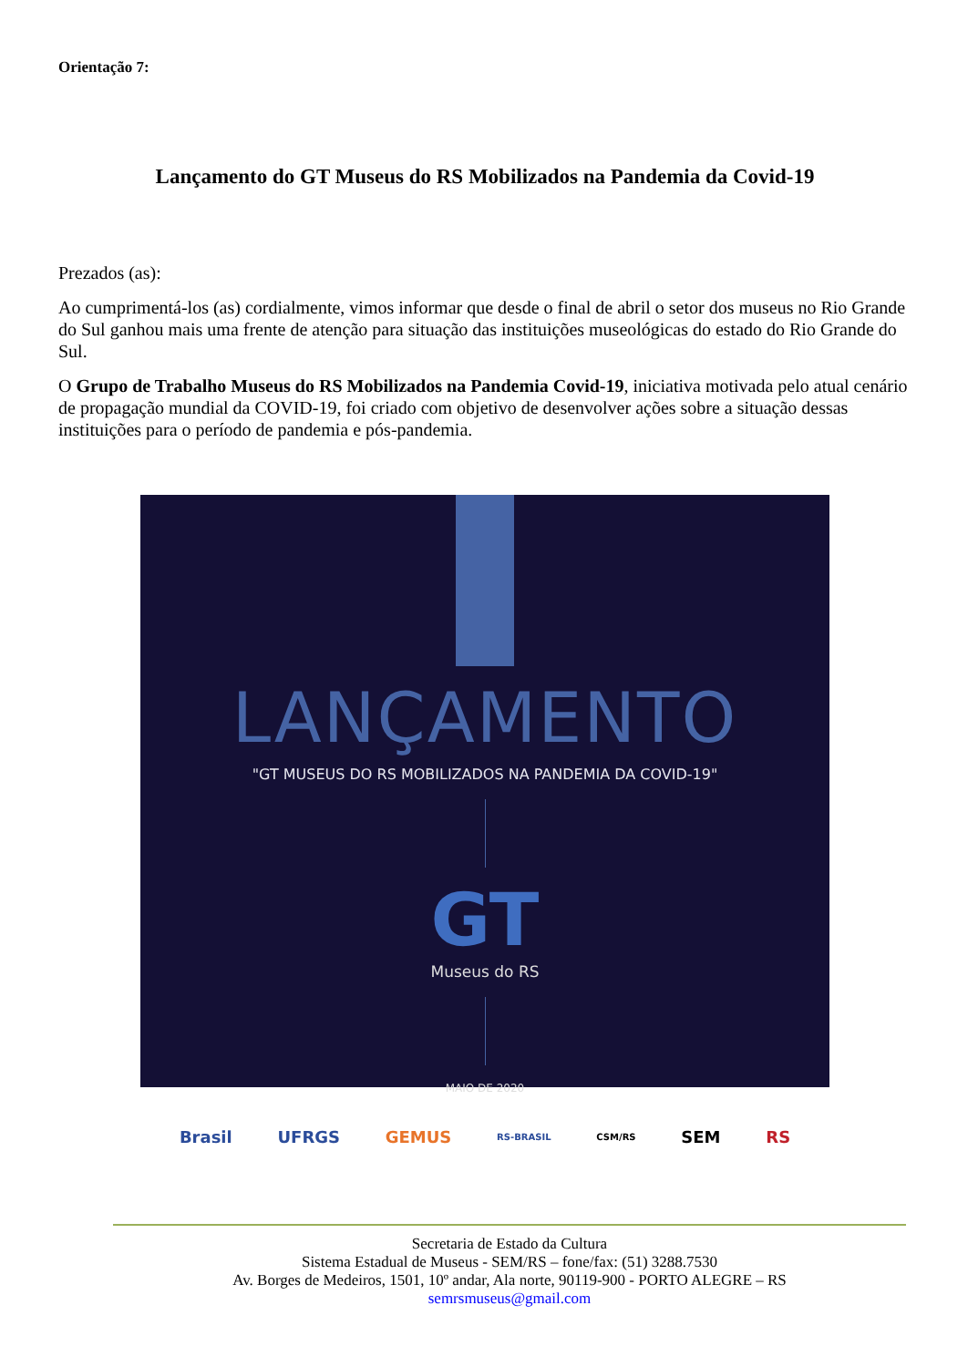Orientação 7:
Lançamento do GT Museus do RS Mobilizados na Pandemia da Covid-19
Prezados (as):
Ao cumprimentá-los (as) cordialmente, vimos informar que desde o final de abril o setor dos museus no Rio Grande do Sul ganhou mais uma frente de atenção para situação das instituições museológicas do estado do Rio Grande do Sul.
O Grupo de Trabalho Museus do RS Mobilizados na Pandemia Covid-19, iniciativa motivada pelo atual cenário de propagação mundial da COVID-19, foi criado com objetivo de desenvolver ações sobre a situação dessas instituições para o período de pandemia e pós-pandemia.
LANÇAMENTO
"GT MUSEUS DO RS MOBILIZADOS NA PANDEMIA DA COVID-19"
GT
Museus do RS
MAIO DE 2020
Brasil UFRGS GEMUS RS-BRASIL CSM/RS SEM RS
Secretaria de Estado da Cultura
Sistema Estadual de Museus - SEM/RS – fone/fax: (51) 3288.7530
Av. Borges de Medeiros, 1501, 10º andar, Ala norte, 90119-900 - PORTO ALEGRE – RS
semrsmuseus@gmail.com